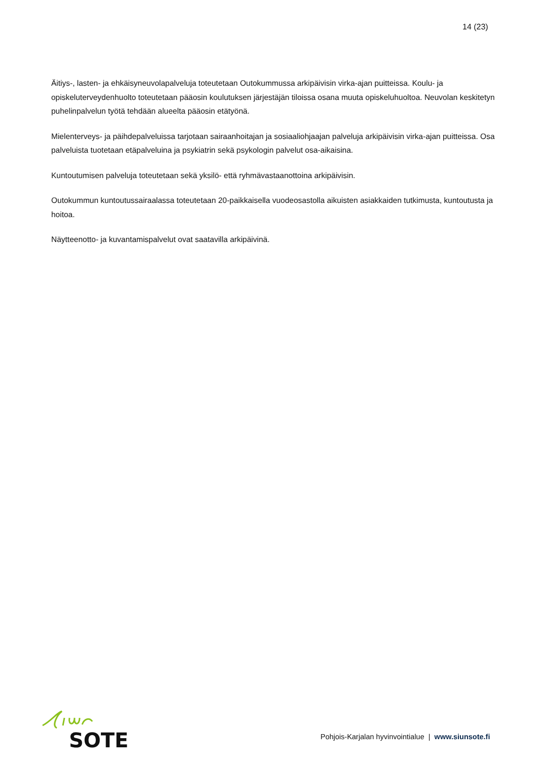14 (23)
Äitiys-, lasten- ja ehkäisyneuvolapalveluja toteutetaan Outokummussa arkipäivisin virka-ajan puitteissa. Koulu- ja opiskeluterveydenhuolto toteutetaan pääosin koulutuksen järjestäjän tiloissa osana muuta opiskeluhuoltoa. Neuvolan keskitetyn puhelinpalvelun työtä tehdään alueelta pääosin etätyönä.
Mielenterveys- ja päihdepalveluissa tarjotaan sairaanhoitajan ja sosiaaliohjaajan palveluja arkipäivisin virka-ajan puitteissa. Osa palveluista tuotetaan etäpalveluina ja psykiatrin sekä psykologin palvelut osa-aikaisina.
Kuntoutumisen palveluja toteutetaan sekä yksilö- että ryhmävastaanottoina arkipäivisin.
Outokummun kuntoutussairaalassa toteutetaan 20-paikkaisella vuodeosastolla aikuisten asiakkaiden tutkimusta, kuntoutusta ja hoitoa.
Näytteenotto- ja kuvantamispalvelut ovat saatavilla arkipäivinä.
SOTE
Pohjois-Karjalan hyvinvointialue | www.siunsote.fi